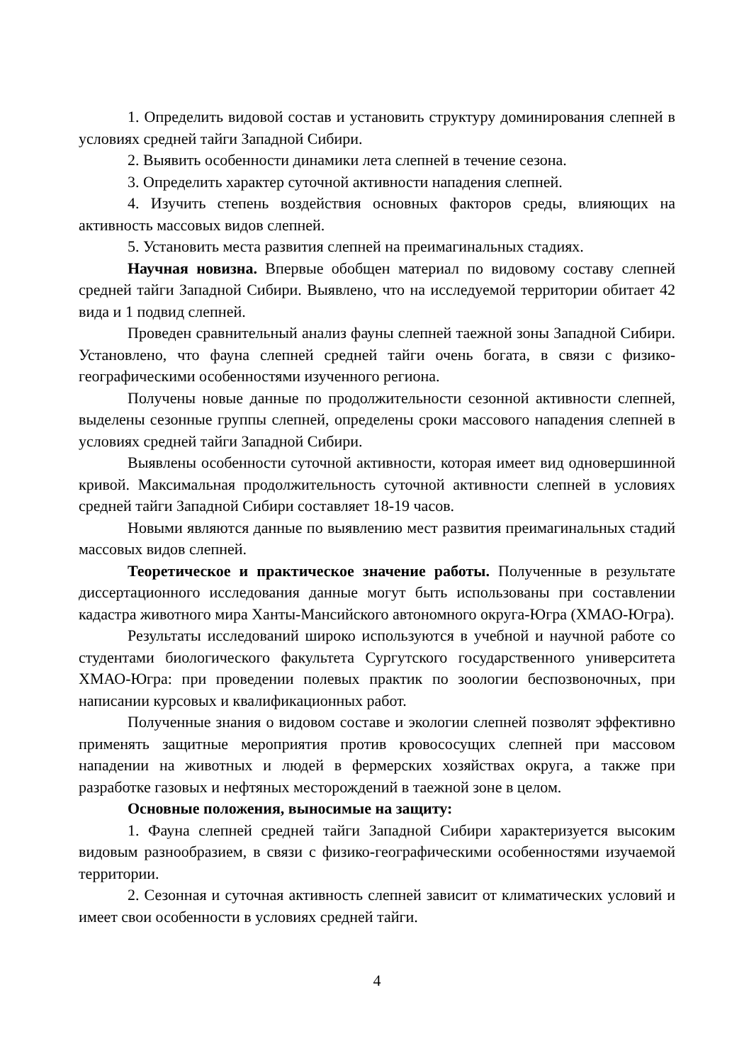1. Определить видовой состав и установить структуру доминирования слепней в условиях средней тайги Западной Сибири.
2. Выявить особенности динамики лета слепней в течение сезона.
3. Определить характер суточной активности нападения слепней.
4. Изучить степень воздействия основных факторов среды, влияющих на активность массовых видов слепней.
5. Установить места развития слепней на преимагинальных стадиях.
Научная новизна. Впервые обобщен материал по видовому составу слепней средней тайги Западной Сибири. Выявлено, что на исследуемой территории обитает 42 вида и 1 подвид слепней.
Проведен сравнительный анализ фауны слепней таежной зоны Западной Сибири. Установлено, что фауна слепней средней тайги очень богата, в связи с физико-географическими особенностями изученного региона.
Получены новые данные по продолжительности сезонной активности слепней, выделены сезонные группы слепней, определены сроки массового нападения слепней в условиях средней тайги Западной Сибири.
Выявлены особенности суточной активности, которая имеет вид одновершинной кривой. Максимальная продолжительность суточной активности слепней в условиях средней тайги Западной Сибири составляет 18-19 часов.
Новыми являются данные по выявлению мест развития преимагинальных стадий массовых видов слепней.
Теоретическое и практическое значение работы. Полученные в результате диссертационного исследования данные могут быть использованы при составлении кадастра животного мира Ханты-Мансийского автономного округа-Югра (ХМАО-Югра).
Результаты исследований широко используются в учебной и научной работе со студентами биологического факультета Сургутского государственного университета ХМАО-Югра: при проведении полевых практик по зоологии беспозвоночных, при написании курсовых и квалификационных работ.
Полученные знания о видовом составе и экологии слепней позволят эффективно применять защитные мероприятия против кровососущих слепней при массовом нападении на животных и людей в фермерских хозяйствах округа, а также при разработке газовых и нефтяных месторождений в таежной зоне в целом.
Основные положения, выносимые на защиту:
1. Фауна слепней средней тайги Западной Сибири характеризуется высоким видовым разнообразием, в связи с физико-географическими особенностями изучаемой территории.
2. Сезонная и суточная активность слепней зависит от климатических условий и имеет свои особенности в условиях средней тайги.
4